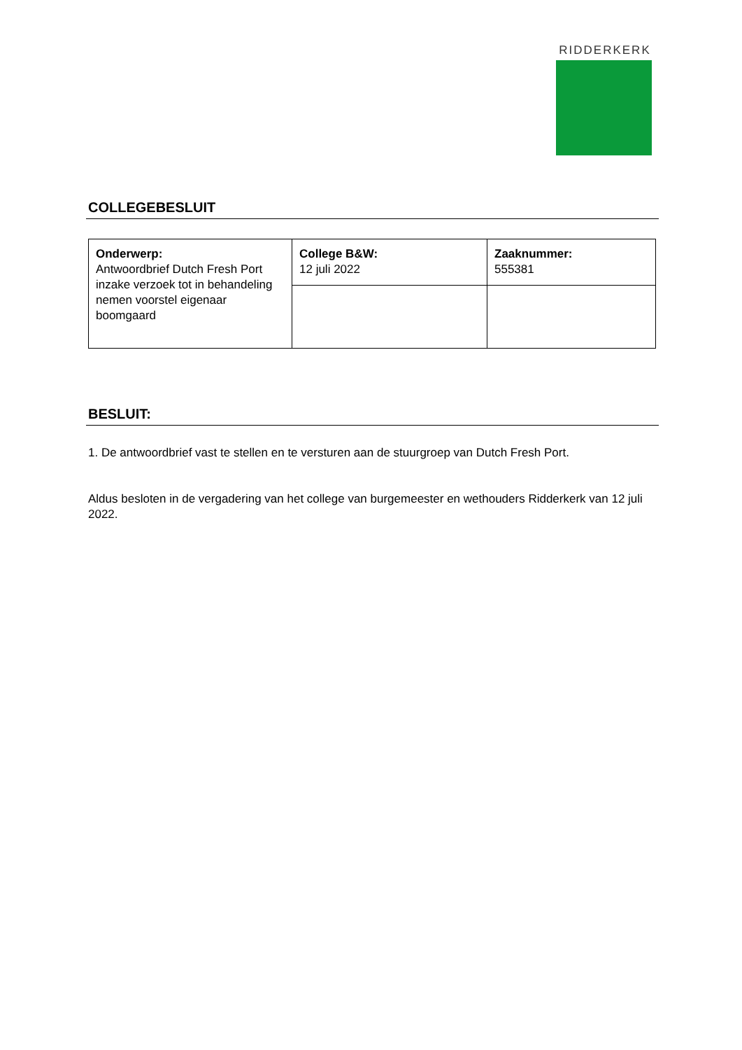RIDDERKERK
COLLEGEBESLUIT
| Onderwerp: Antwoordbrief Dutch Fresh Port inzake verzoek tot in behandeling nemen voorstel eigenaar boomgaard | College B&W: 12 juli 2022 | Zaaknummer: 555381 |
BESLUIT:
1. De antwoordbrief vast te stellen en te versturen aan de stuurgroep van Dutch Fresh Port.
Aldus besloten in de vergadering van het college van burgemeester en wethouders Ridderkerk van 12 juli 2022.